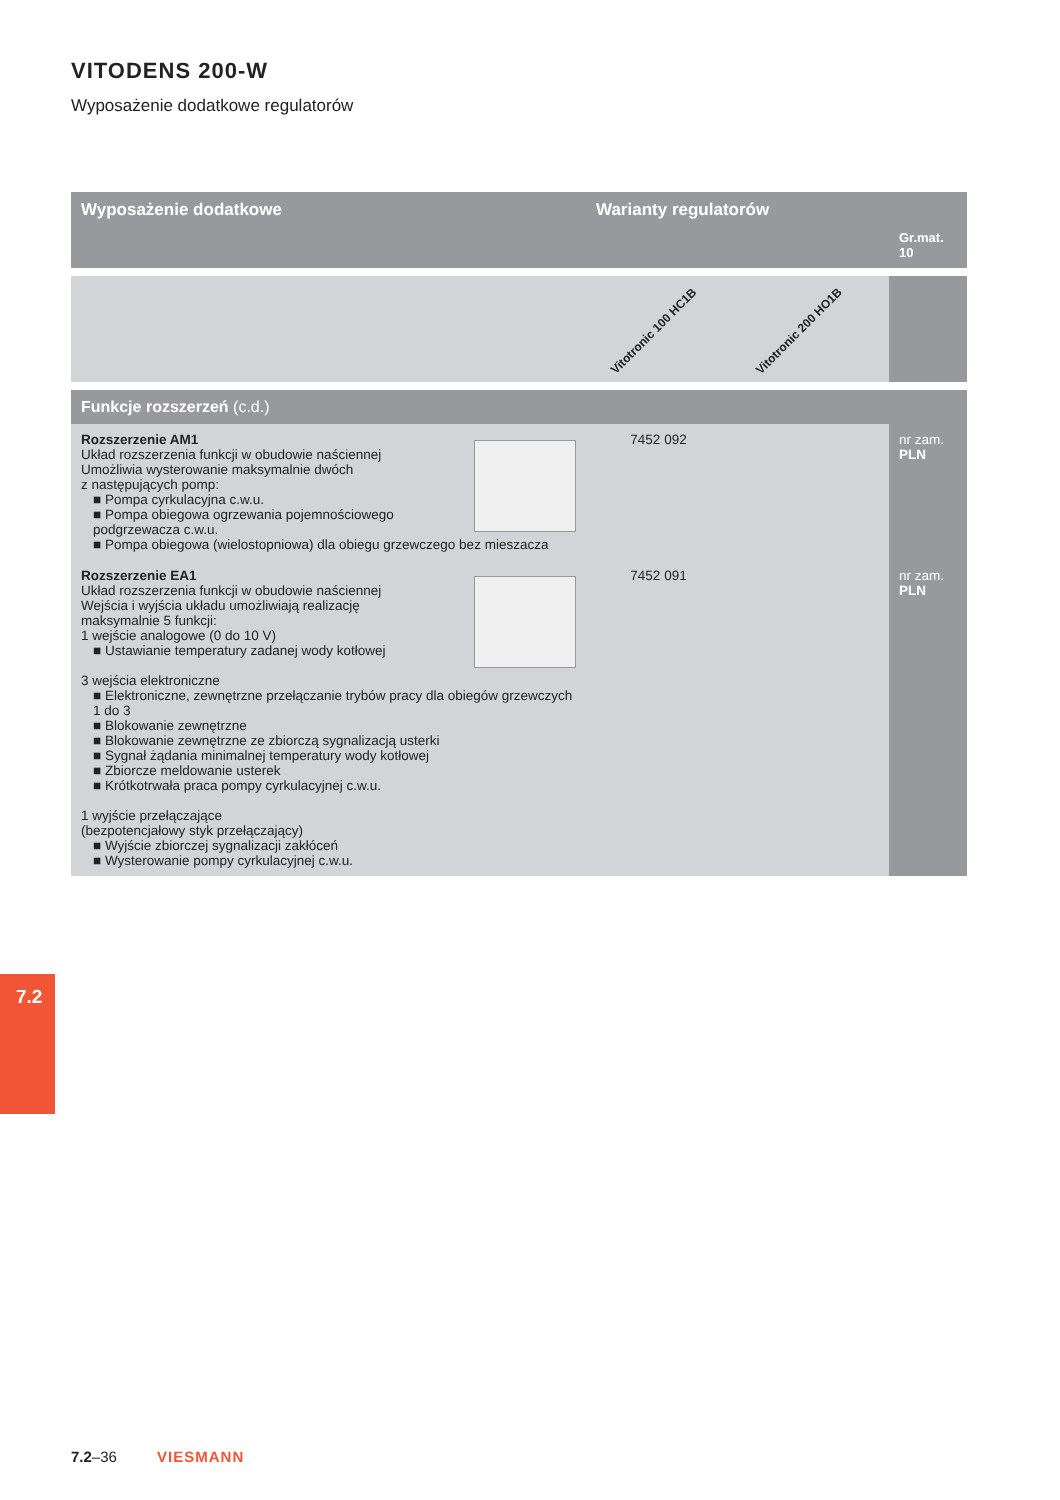VITODENS 200-W
Wyposażenie dodatkowe regulatorów
| Wyposażenie dodatkowe | Warianty regulatorów | | Gr.mat. 10 |
| --- | --- | --- | --- |
| | Vitotronic 100 HC1B | Vitotronic 200 HO1B | |
| Funkcje rozszerzeń (c.d.) | | | |
| Rozszerzenie AM1 Układ rozszerzenia funkcji w obudowie naściennej Umożliwia wysterowanie maksymalnie dwóch z następujących pomp: ■ Pompa cyrkulacyjna c.w.u. ■ Pompa obiegowa ogrzewania pojemnościowego podgrzewacza c.w.u. ■ Pompa obiegowa (wielostopniowa) dla obiegu grzewczego bez mieszacza | 7452 092 | | nr zam. PLN |
| Rozszerzenie EA1 Układ rozszerzenia funkcji w obudowie naściennej Wejścia i wyjścia układu umożliwiają realizację maksymalnie 5 funkcji: 1 wejście analogowe (0 do 10 V) ■ Ustawianie temperatury zadanej wody kotłowej 3 wejścia elektroniczne ■ Elektroniczne, zewnętrzne przełączanie trybów pracy dla obiegów grzewczych 1 do 3 ■ Blokowanie zewnętrzne ■ Blokowanie zewnętrzne ze zbiorczą sygnalizacją usterki ■ Sygnał żądania minimalnej temperatury wody kotłowej ■ Zbiorcze meldowanie usterek ■ Krótkotrwała praca pompy cyrkulacyjnej c.w.u. 1 wyjście przełączające (bezpotencjałowy styk przełączający) ■ Wyjście zbiorczej sygnalizacji zakłóceń ■ Wysterowanie pompy cyrkulacyjnej c.w.u. | 7452 091 | | nr zam. PLN |
7.2
7.2–36 VIESMANN